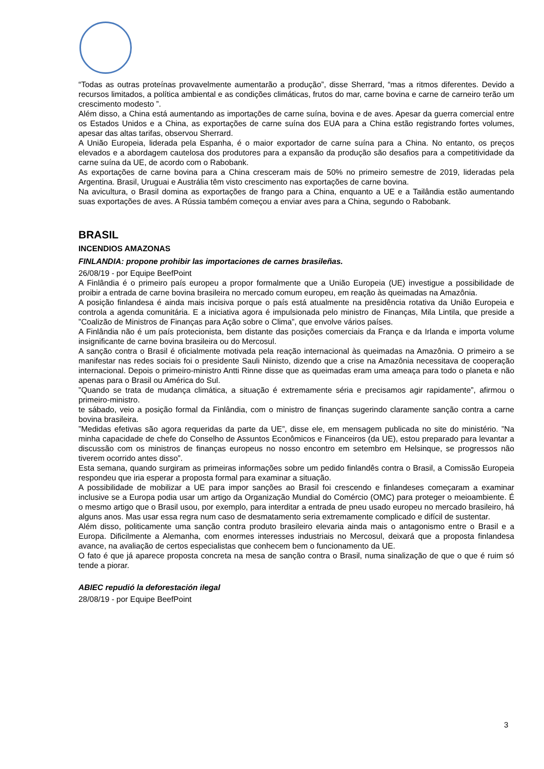“Todas as outras proteínas provavelmente aumentarão a produção”, disse Sherrard, “mas a ritmos diferentes. Devido a recursos limitados, a política ambiental e as condições climáticas, frutos do mar, carne bovina e carne de carneiro terão um crescimento modesto ”.
Além disso, a China está aumentando as importações de carne suína, bovina e de aves. Apesar da guerra comercial entre os Estados Unidos e a China, as exportações de carne suína dos EUA para a China estão registrando fortes volumes, apesar das altas tarifas, observou Sherrard.
A União Europeia, liderada pela Espanha, é o maior exportador de carne suína para a China. No entanto, os preços elevados e a abordagem cautelosa dos produtores para a expansão da produção são desafios para a competitividade da carne suína da UE, de acordo com o Rabobank.
As exportações de carne bovina para a China cresceram mais de 50% no primeiro semestre de 2019, lideradas pela Argentina. Brasil, Uruguai e Austrália têm visto crescimento nas exportações de carne bovina.
Na avicultura, o Brasil domina as exportações de frango para a China, enquanto a UE e a Tailândia estão aumentando suas exportações de aves. A Rússia também começou a enviar aves para a China, segundo o Rabobank.
BRASIL
INCENDIOS AMAZONAS
FINLANDIA: propone prohibir las importaciones de carnes brasileñas.
26/08/19 - por Equipe BeefPoint
A Finlândia é o primeiro país europeu a propor formalmente que a União Europeia (UE) investigue a possibilidade de proibir a entrada de carne bovina brasileira no mercado comum europeu, em reação às queimadas na Amazônia.
A posição finlandesa é ainda mais incisiva porque o país está atualmente na presidência rotativa da União Europeia e controla a agenda comunitária. E a iniciativa agora é impulsionada pelo ministro de Finanças, Mila Lintila, que preside a ”Coalizão de Ministros de Finanças para Ação sobre o Clima”, que envolve vários países.
A Finlândia não é um país protecionista, bem distante das posições comerciais da França e da Irlanda e importa volume insignificante de carne bovina brasileira ou do Mercosul.
A sanção contra o Brasil é oficialmente motivada pela reação internacional às queimadas na Amazônia. O primeiro a se manifestar nas redes sociais foi o presidente Sauli Niinisto, dizendo que a crise na Amazônia necessitava de cooperação internacional. Depois o primeiro-ministro Antti Rinne disse que as queimadas eram uma ameaça para todo o planeta e não apenas para o Brasil ou América do Sul.
”Quando se trata de mudança climática, a situação é extremamente séria e precisamos agir rapidamente”, afirmou o primeiro-ministro.
te sábado, veio a posição formal da Finlândia, com o ministro de finanças sugerindo claramente sanção contra a carne bovina brasileira.
”Medidas efetivas são agora requeridas da parte da UE”, disse ele, em mensagem publicada no site do ministério. ”Na minha capacidade de chefe do Conselho de Assuntos Econômicos e Financeiros (da UE), estou preparado para levantar a discussão com os ministros de finanças europeus no nosso encontro em setembro em Helsinque, se progressos não tiverem ocorrido antes disso”.
Esta semana, quando surgiram as primeiras informações sobre um pedido finlandês contra o Brasil, a Comissão Europeia respondeu que iria esperar a proposta formal para examinar a situação.
A possibilidade de mobilizar a UE para impor sanções ao Brasil foi crescendo e finlandeses começaram a examinar inclusive se a Europa podia usar um artigo da Organização Mundial do Comércio (OMC) para proteger o meioambiente. É o mesmo artigo que o Brasil usou, por exemplo, para interditar a entrada de pneu usado europeu no mercado brasileiro, há alguns anos. Mas usar essa regra num caso de desmatamento seria extremamente complicado e difícil de sustentar.
Além disso, politicamente uma sanção contra produto brasileiro elevaria ainda mais o antagonismo entre o Brasil e a Europa. Dificilmente a Alemanha, com enormes interesses industriais no Mercosul, deixará que a proposta finlandesa avance, na avaliação de certos especialistas que conhecem bem o funcionamento da UE.
O fato é que já aparece proposta concreta na mesa de sanção contra o Brasil, numa sinalização de que o que é ruim só tende a piorar.
ABIEC repudió la deforestación ilegal
28/08/19 - por Equipe BeefPoint
3